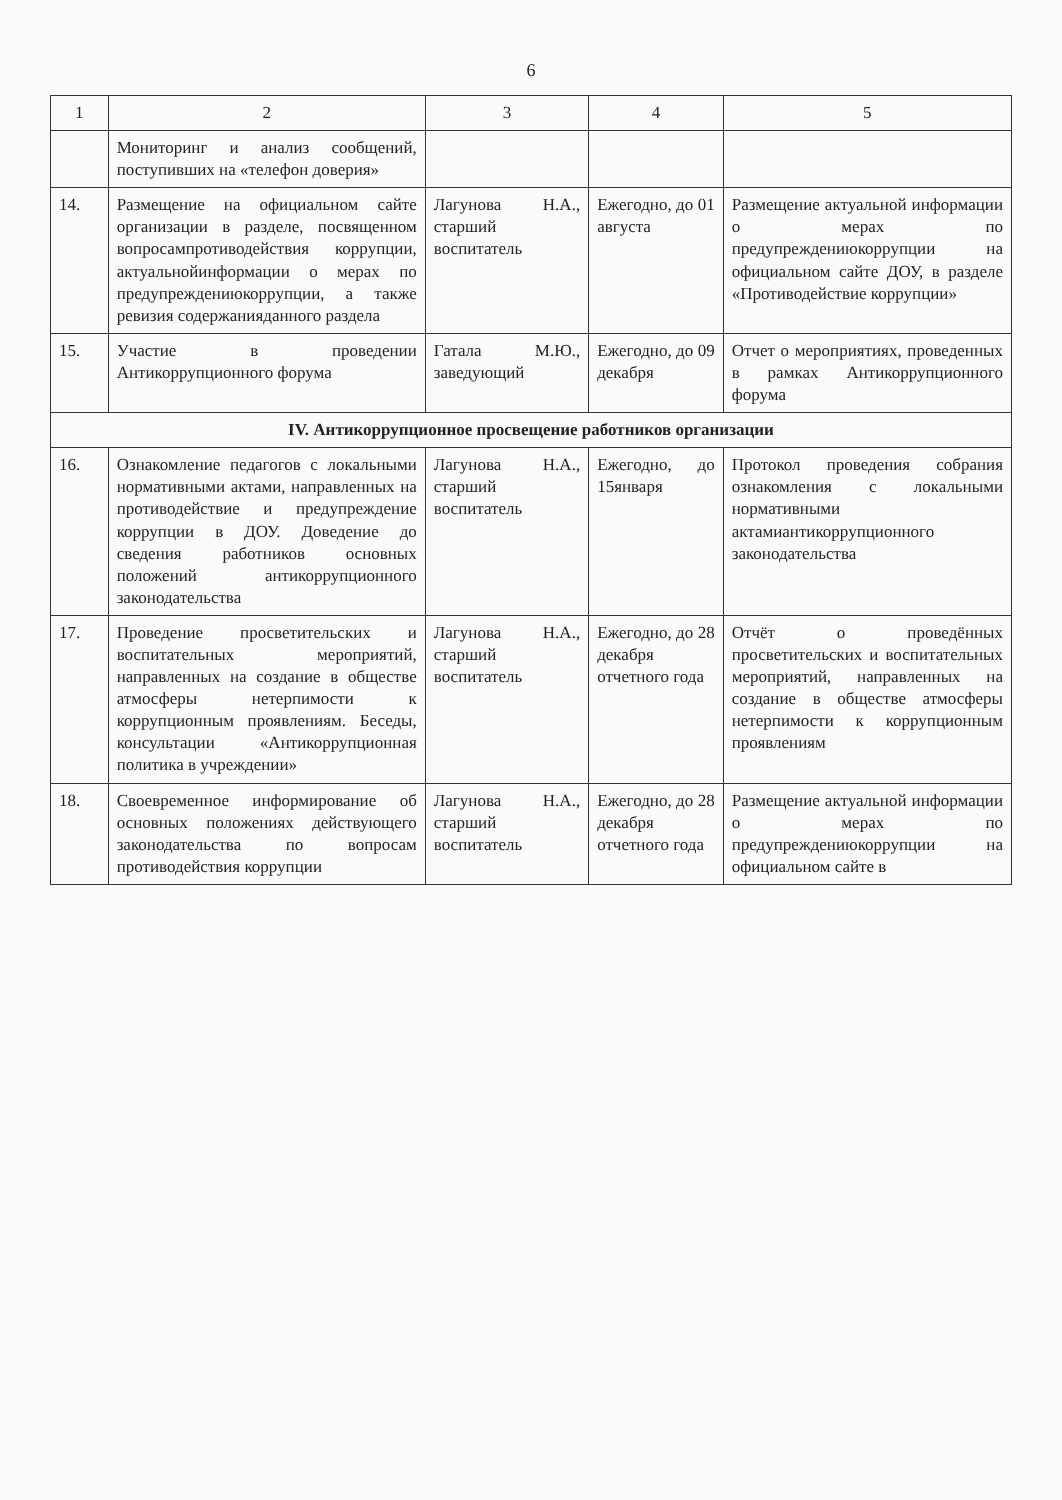6
| 1 | 2 | 3 | 4 | 5 |
| --- | --- | --- | --- | --- |
| | Мониторинг и анализ сообщений, поступивших на «телефон доверия» | | | |
| 14. | Размещение на официальном сайте организации в разделе, посвященном вопросампротиводействия коррупции, актуальнойинформации о мерах по предупреждениюкоррупции, а также ревизия содержанияданного раздела | Лагунова Н.А., старший воспитатель | Ежегодно, до 01 августа | Размещение актуальной информации о мерах по предупреждениюкоррупции на официальном сайте ДОУ, в разделе «Противодействие коррупции» |
| 15. | Участие в проведении Антикоррупционного форума | Гатала М.Ю., заведующий | Ежегодно, до 09 декабря | Отчет о мероприятиях, проведенных в рамках Антикоррупционного форума |
| IV. Антикоррупционное просвещение работников организации | | | | |
| 16. | Ознакомление педагогов с локальными нормативными актами, направленных на противодействие и предупреждение коррупции в ДОУ. Доведение до сведения работников основных положений антикоррупционного законодательства | Лагунова Н.А., старший воспитатель | Ежегодно, до 15января | Протокол проведения собрания ознакомления с локальными нормативными актамиантикоррупционного законодательства |
| 17. | Проведение просветительских и воспитательных мероприятий, направленных на создание в обществе атмосферы нетерпимости к коррупционным проявлениям. Беседы, консультации «Антикоррупционная политика в учреждении» | Лагунова Н.А., старший воспитатель | Ежегодно, до 28 декабря отчетного года | Отчёт о проведённых просветительских и воспитательных мероприятий, направленных на создание в обществе атмосферы нетерпимости к коррупционным проявлениям |
| 18. | Своевременное информирование об основных положениях действующего законодательства по вопросам противодействия коррупции | Лагунова Н.А., старший воспитатель | Ежегодно, до 28 декабря отчетного года | Размещение актуальной информации о мерах по предупреждениюкоррупции на официальном сайте в |